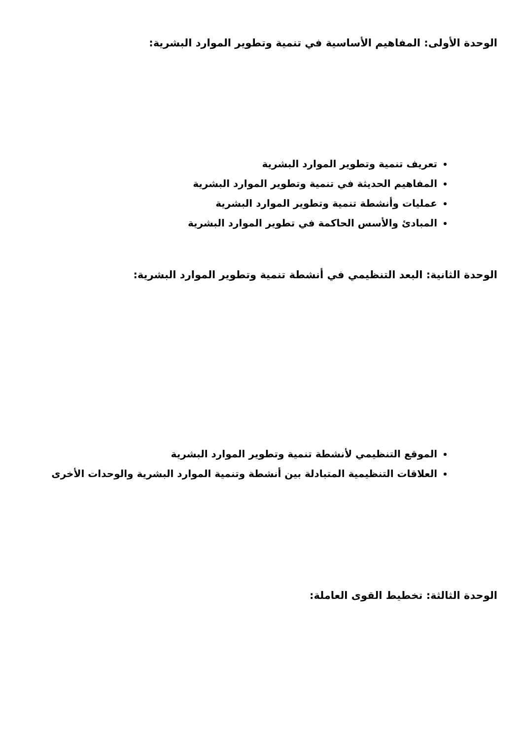الوحدة الأولى: المفاهيم الأساسية في تنمية وتطوير الموارد البشرية:
تعريف تنمية وتطوير الموارد البشرية
المفاهيم الحديثة في تنمية وتطوير الموارد البشرية
عمليات وأنشطة تنمية وتطوير الموارد البشرية
المبادئ والأسس الحاكمة في تطوير الموارد البشرية
الوحدة الثانية: البعد التنظيمي في أنشطة تنمية وتطوير الموارد البشرية:
الموقع التنظيمي لأنشطة تنمية وتطوير الموارد البشرية
العلاقات التنظيمية المتبادلة بين أنشطة وتنمية الموارد البشرية والوحدات الأخرى
الوحدة الثالثة: تخطيط القوى العاملة: